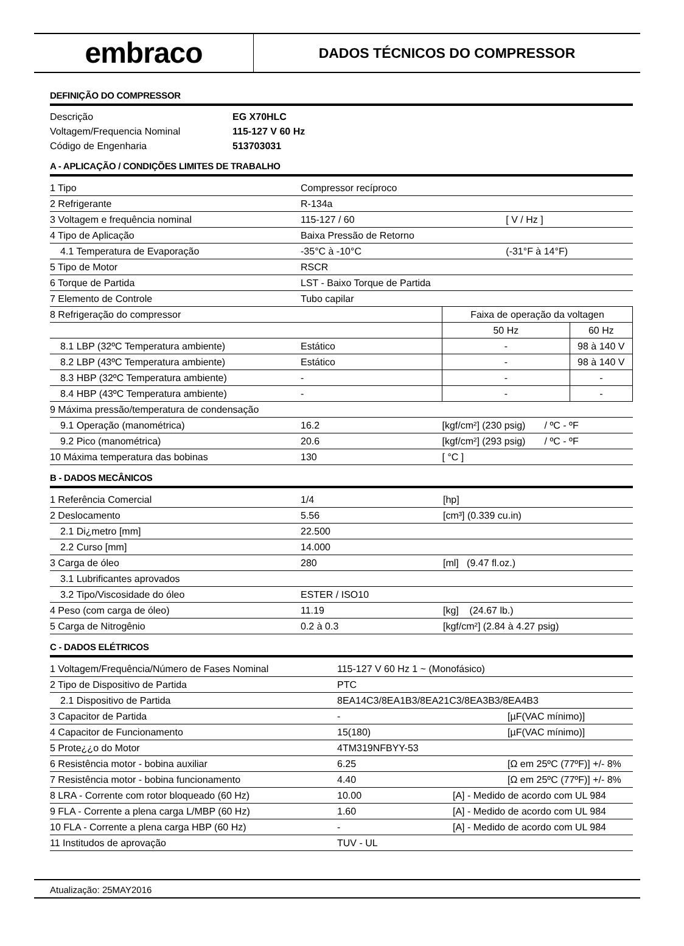embraco
DADOS TÉCNICOS DO COMPRESSOR
DEFINIÇÃO DO COMPRESSOR
| Descrição | EG X70HLC |
| Voltagem/Frequencia Nominal | 115-127 V 60 Hz |
| Código de Engenharia | 513703031 |
A - APLICAÇÃO / CONDIÇÕES LIMITES DE TRABALHO
| 1 Tipo | Compressor recíproco | | | |
| 2 Refrigerante | R-134a | | | |
| 3 Voltagem e frequência nominal | 115-127 / 60 | | [ V / Hz ] | |
| 4 Tipo de Aplicação | Baixa Pressão de Retorno | | | |
| 4.1 Temperatura de Evaporação | -35°C à -10°C | | (-31°F à 14°F) | |
| 5 Tipo de Motor | RSCR | | | |
| 6 Torque de Partida | LST - Baixo Torque de Partida | | | |
| 7 Elemento de Controle | Tubo capilar | | | |
| 8 Refrigeração do compressor | | Faixa de operação da voltagen | | |
| | | 50 Hz | | 60 Hz |
| 8.1 LBP (32ºC Temperatura ambiente) | Estático | - | | 98 à 140 V |
| 8.2 LBP (43ºC Temperatura ambiente) | Estático | - | | 98 à 140 V |
| 8.3 HBP (32ºC Temperatura ambiente) | - | - | | - |
| 8.4 HBP (43ºC Temperatura ambiente) | - | - | | - |
| 9 Máxima pressão/temperatura de condensação | | | | |
| 9.1 Operação (manométrica) | 16.2 | [kgf/cm²] (230 psig) / ºC - ºF | | |
| 9.2 Pico (manométrica) | 20.6 | [kgf/cm²] (293 psig) / ºC - ºF | | |
| 10 Máxima temperatura das bobinas | 130 | [ °C ] | | |
B - DADOS MECÂNICOS
| 1 Referência Comercial | 1/4 | [hp] |
| 2 Deslocamento | 5.56 | [cm³] (0.339 cu.in) |
| 2.1 Di¿metro [mm] | 22.500 | |
| 2.2 Curso [mm] | 14.000 | |
| 3 Carga de óleo | 280 | [ml] (9.47 fl.oz.) |
| 3.1 Lubrificantes aprovados | | |
| 3.2 Tipo/Viscosidade do óleo | ESTER / ISO10 | |
| 4 Peso (com carga de óleo) | 11.19 | [kg] (24.67 lb.) |
| 5 Carga de Nitrogênio | 0.2 à 0.3 | [kgf/cm²] (2.84 à 4.27 psig) |
C - DADOS ELÉTRICOS
| 1 Voltagem/Frequência/Número de Fases Nominal | 115-127 V 60 Hz 1 ~ (Monofásico) | |
| 2 Tipo de Dispositivo de Partida | PTC | |
| 2.1 Dispositivo de Partida | 8EA14C3/8EA1B3/8EA21C3/8EA3B3/8EA4B3 | |
| 3 Capacitor de Partida | - | [µF(VAC mínimo)] |
| 4 Capacitor de Funcionamento | 15(180) | [µF(VAC mínimo)] |
| 5 Prote¿¿o do Motor | 4TM319NFBYY-53 | |
| 6 Resistência motor - bobina auxiliar | 6.25 | [Ω em 25ºC (77ºF)] +/- 8% |
| 7 Resistência motor - bobina funcionamento | 4.40 | [Ω em 25ºC (77ºF)] +/- 8% |
| 8 LRA - Corrente com rotor bloqueado (60 Hz) | 10.00 | [A] - Medido de acordo com UL 984 |
| 9 FLA - Corrente a plena carga L/MBP (60 Hz) | 1.60 | [A] - Medido de acordo com UL 984 |
| 10 FLA - Corrente a plena carga HBP (60 Hz) | - | [A] - Medido de acordo com UL 984 |
| 11 Institudos de aprovação | TUV - UL | |
Atualização: 25MAY2016